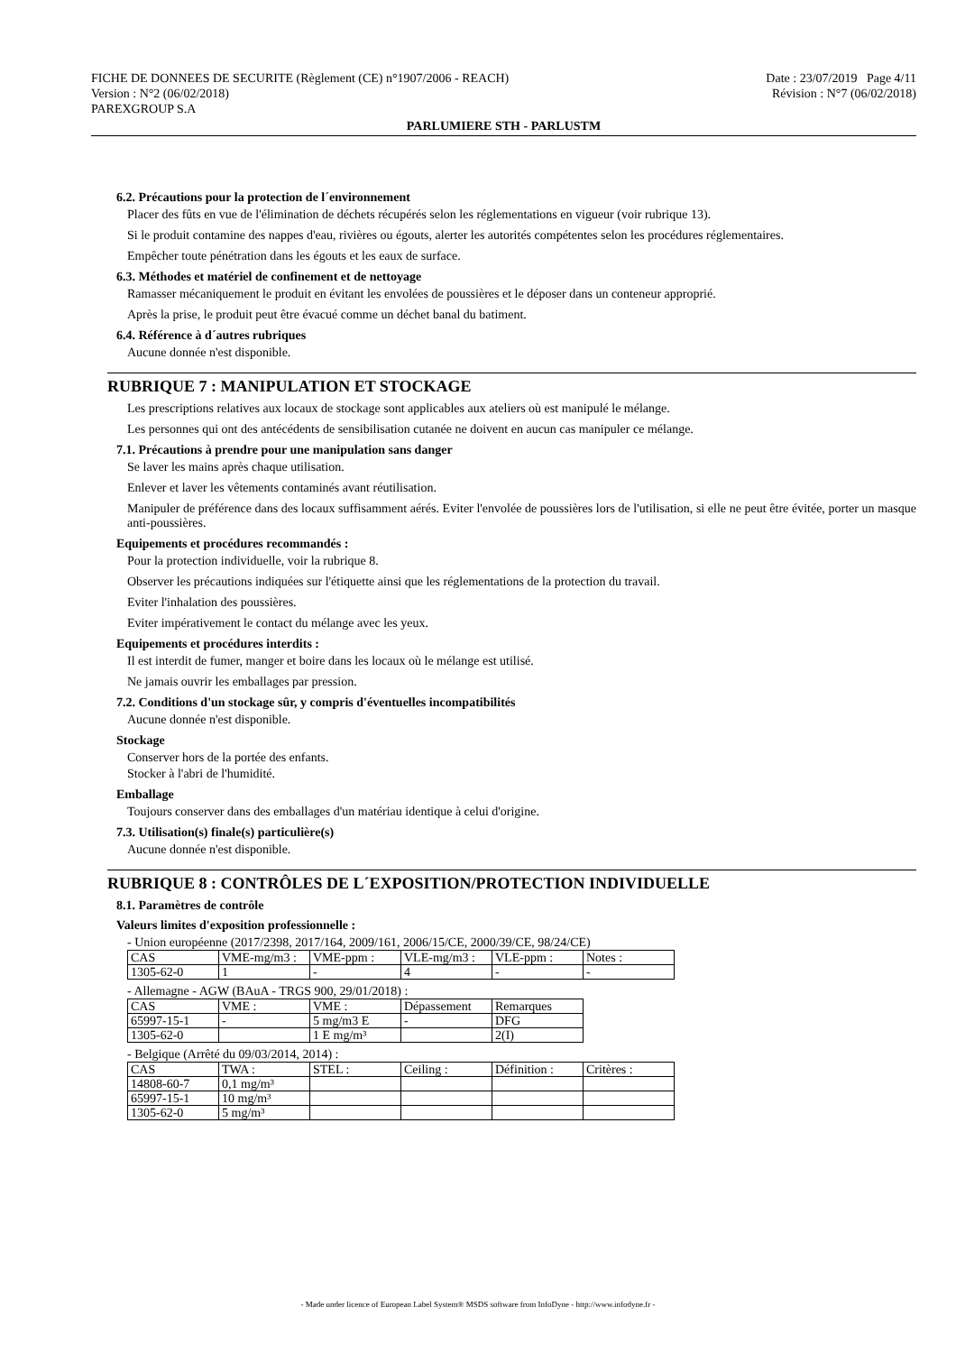FICHE DE DONNEES DE SECURITE (Règlement (CE) n°1907/2006 - REACH) Date : 23/07/2019 Page 4/11
Version : N°2 (06/02/2018) Révision : N°7 (06/02/2018)
PAREXGROUP S.A
PARLUMIERE STH - PARLUSTM
6.2. Précautions pour la protection de l´environnement
Placer des fûts en vue de l'élimination de déchets récupérés selon les réglementations en vigueur (voir rubrique 13).
Si le produit contamine des nappes d'eau, rivières ou égouts, alerter les autorités compétentes selon les procédures réglementaires.
Empêcher toute pénétration dans les égouts et les eaux de surface.
6.3. Méthodes et matériel de confinement et de nettoyage
Ramasser mécaniquement le produit en évitant les envolées de poussières et le déposer dans un conteneur approprié.
Après la prise, le produit peut être évacué comme un déchet banal du batiment.
6.4. Référence à d´autres rubriques
Aucune donnée n'est disponible.
RUBRIQUE 7 : MANIPULATION ET STOCKAGE
Les prescriptions relatives aux locaux de stockage sont applicables aux ateliers où est manipulé le mélange.
Les personnes qui ont des antécédents de sensibilisation cutanée ne doivent en aucun cas manipuler ce mélange.
7.1. Précautions à prendre pour une manipulation sans danger
Se laver les mains après chaque utilisation.
Enlever et laver les vêtements contaminés avant réutilisation.
Manipuler de préférence dans des locaux suffisamment aérés. Eviter l'envolée de poussières lors de l'utilisation, si elle ne peut être évitée, porter un masque anti-poussières.
Equipements et procédures recommandés :
Pour la protection individuelle, voir la rubrique 8.
Observer les précautions indiquées sur l'étiquette ainsi que les réglementations de la protection du travail.
Eviter l'inhalation des poussières.
Eviter impérativement le contact du mélange avec les yeux.
Equipements et procédures interdits :
Il est interdit de fumer, manger et boire dans les locaux où le mélange est utilisé.
Ne jamais ouvrir les emballages par pression.
7.2. Conditions d'un stockage sûr, y compris d'éventuelles incompatibilités
Aucune donnée n'est disponible.
Stockage
Conserver hors de la portée des enfants.
Stocker à l'abri de l'humidité.
Emballage
Toujours conserver dans des emballages d'un matériau identique à celui d'origine.
7.3. Utilisation(s) finale(s) particulière(s)
Aucune donnée n'est disponible.
RUBRIQUE 8 : CONTRÔLES DE L´EXPOSITION/PROTECTION INDIVIDUELLE
8.1. Paramètres de contrôle
Valeurs limites d'exposition professionnelle :
- Union européenne (2017/2398, 2017/164, 2009/161, 2006/15/CE, 2000/39/CE, 98/24/CE)
| CAS | VME-mg/m3 : | VME-ppm : | VLE-mg/m3 : | VLE-ppm : | Notes : |
| 1305-62-0 | 1 | - | 4 | - | - |
- Allemagne - AGW (BAuA - TRGS 900, 29/01/2018) :
| CAS | VME : | VME : | Dépassement | Remarques |
| 65997-15-1 | - | 5 mg/m3 E | - | DFG |
| 1305-62-0 | | 1 E mg/m³ | | 2(I) |
- Belgique (Arrêté du 09/03/2014, 2014) :
| CAS | TWA : | STEL : | Ceiling : | Définition : | Critères : |
| 14808-60-7 | 0,1 mg/m³ | | | | |
| 65997-15-1 | 10 mg/m³ | | | | |
| 1305-62-0 | 5 mg/m³ | | | | |
- Made under licence of European Label System® MSDS software from InfoDyne - http://www.infodyne.fr -